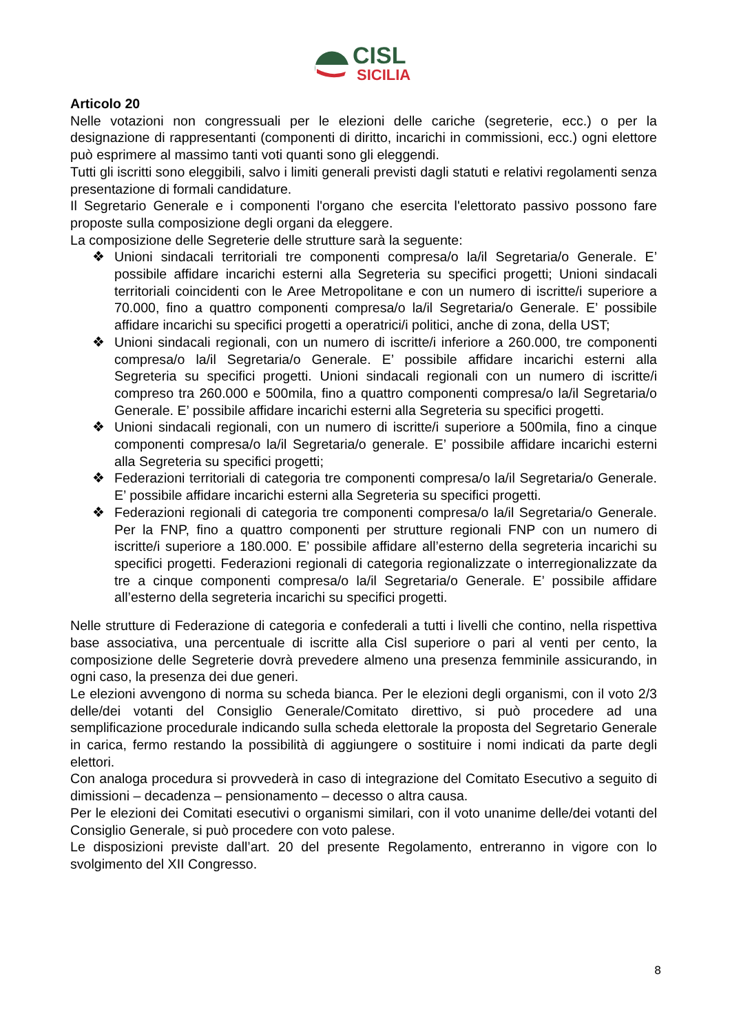CISL
SICILIA
Articolo 20
Nelle votazioni non congressuali per le elezioni delle cariche (segreterie, ecc.) o per la designazione di rappresentanti (componenti di diritto, incarichi in commissioni, ecc.) ogni elettore può esprimere al massimo tanti voti quanti sono gli eleggendi.
Tutti gli iscritti sono eleggibili, salvo i limiti generali previsti dagli statuti e relativi regolamenti senza presentazione di formali candidature.
Il Segretario Generale e i componenti l'organo che esercita l'elettorato passivo possono fare proposte sulla composizione degli organi da eleggere.
La composizione delle Segreterie delle strutture sarà la seguente:
❖ Unioni sindacali territoriali tre componenti compresa/o la/il Segretaria/o Generale. E’ possibile affidare incarichi esterni alla Segreteria su specifici progetti; Unioni sindacali territoriali coincidenti con le Aree Metropolitane e con un numero di iscritte/i superiore a 70.000, fino a quattro componenti compresa/o la/il Segretaria/o Generale. E’ possibile affidare incarichi su specifici progetti a operatrici/i politici, anche di zona, della UST;
❖ Unioni sindacali regionali, con un numero di iscritte/i inferiore a 260.000, tre componenti compresa/o la/il Segretaria/o Generale. E’ possibile affidare incarichi esterni alla Segreteria su specifici progetti. Unioni sindacali regionali con un numero di iscritte/i compreso tra 260.000 e 500mila, fino a quattro componenti compresa/o la/il Segretaria/o Generale. E’ possibile affidare incarichi esterni alla Segreteria su specifici progetti.
❖ Unioni sindacali regionali, con un numero di iscritte/i superiore a 500mila, fino a cinque componenti compresa/o la/il Segretaria/o generale. E’ possibile affidare incarichi esterni alla Segreteria su specifici progetti;
❖ Federazioni territoriali di categoria tre componenti compresa/o la/il Segretaria/o Generale. E’ possibile affidare incarichi esterni alla Segreteria su specifici progetti.
❖ Federazioni regionali di categoria tre componenti compresa/o la/il Segretaria/o Generale. Per la FNP, fino a quattro componenti per strutture regionali FNP con un numero di iscritte/i superiore a 180.000. E’ possibile affidare all’esterno della segreteria incarichi su specifici progetti. Federazioni regionali di categoria regionalizzate o interregionalizzate da tre a cinque componenti compresa/o la/il Segretaria/o Generale. E’ possibile affidare all’esterno della segreteria incarichi su specifici progetti.
Nelle strutture di Federazione di categoria e confederali a tutti i livelli che contino, nella rispettiva base associativa, una percentuale di iscritte alla Cisl superiore o pari al venti per cento, la composizione delle Segreterie dovrà prevedere almeno una presenza femminile assicurando, in ogni caso, la presenza dei due generi.
Le elezioni avvengono di norma su scheda bianca. Per le elezioni degli organismi, con il voto 2/3 delle/dei votanti del Consiglio Generale/Comitato direttivo, si può procedere ad una semplificazione procedurale indicando sulla scheda elettorale la proposta del Segretario Generale in carica, fermo restando la possibilità di aggiungere o sostituire i nomi indicati da parte degli elettori.
Con analoga procedura si provvederà in caso di integrazione del Comitato Esecutivo a seguito di dimissioni – decadenza – pensionamento – decesso o altra causa.
Per le elezioni dei Comitati esecutivi o organismi similari, con il voto unanime delle/dei votanti del Consiglio Generale, si può procedere con voto palese.
Le disposizioni previste dall’art. 20 del presente Regolamento, entreranno in vigore con lo svolgimento del XII Congresso.
8